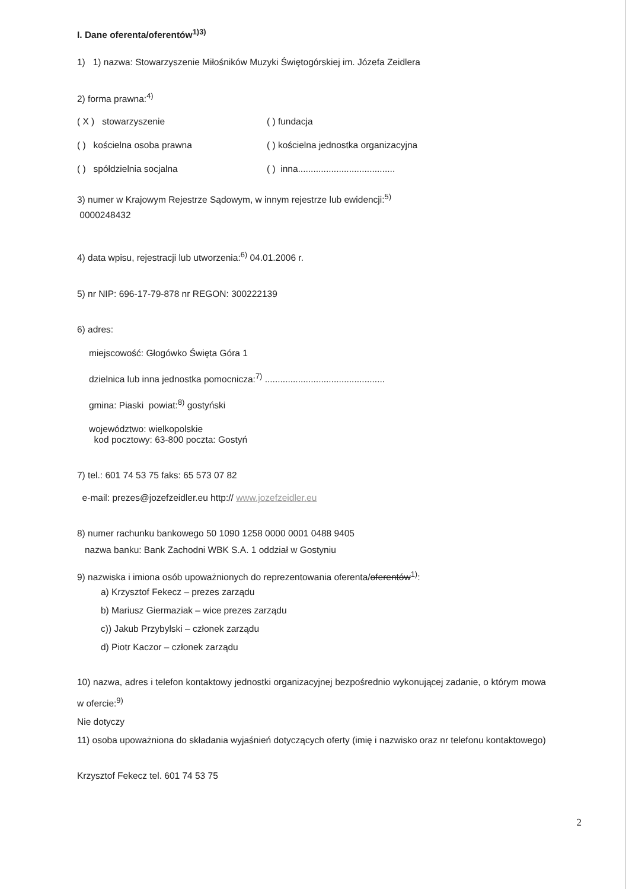I. Dane oferenta/oferentów<sup>1)3)</sup>
1) 1) nazwa: Stowarzyszenie Miłośników Muzyki Świętogórskiej im. Józefa Zeidlera
2) forma prawna:<sup>4)</sup>
( X ) stowarzyszenie ( ) fundacja
( ) kościelna osoba prawna ( ) kościelna jednostka organizacyjna
( ) spółdzielnia socjalna ( ) inna......................................
3) numer w Krajowym Rejestrze Sądowym, w innym rejestrze lub ewidencji:<sup>5)</sup>
0000248432
4) data wpisu, rejestracji lub utworzenia:<sup>6)</sup> 04.01.2006 r.
5) nr NIP: 696-17-79-878 nr REGON: 300222139
6) adres:
miejscowość: Głogówko Święta Góra 1
dzielnica lub inna jednostka pomocnicza:<sup>7)</sup> ...............................................
gmina: Piaski powiat:<sup>8)</sup> gostyński
województwo: wielkopolskie
kod pocztowy: 63-800 poczta: Gostyń
7) tel.: 601 74 53 75 faks: 65 573 07 82
e-mail: prezes@jozefzeidler.eu http:// www.jozefzeidler.eu
8) numer rachunku bankowego 50 1090 1258 0000 0001 0488 9405
nazwa banku: Bank Zachodni WBK S.A. 1 oddział w Gostyniu
9) nazwiska i imiona osób upoważnionych do reprezentowania oferenta/oferentów<sup>1)</sup>:
a) Krzysztof Fekecz – prezes zarządu
b) Mariusz Giermaziak – wice prezes zarządu
c)) Jakub Przybylski – członek zarządu
d) Piotr Kaczor – członek zarządu
10) nazwa, adres i telefon kontaktowy jednostki organizacyjnej bezpośrednio wykonującej zadanie, o którym mowa w ofercie:<sup>9)</sup>
Nie dotyczy
11) osoba upoważniona do składania wyjaśnień dotyczących oferty (imię i nazwisko oraz nr telefonu kontaktowego)
Krzysztof Fekecz tel. 601 74 53 75
2